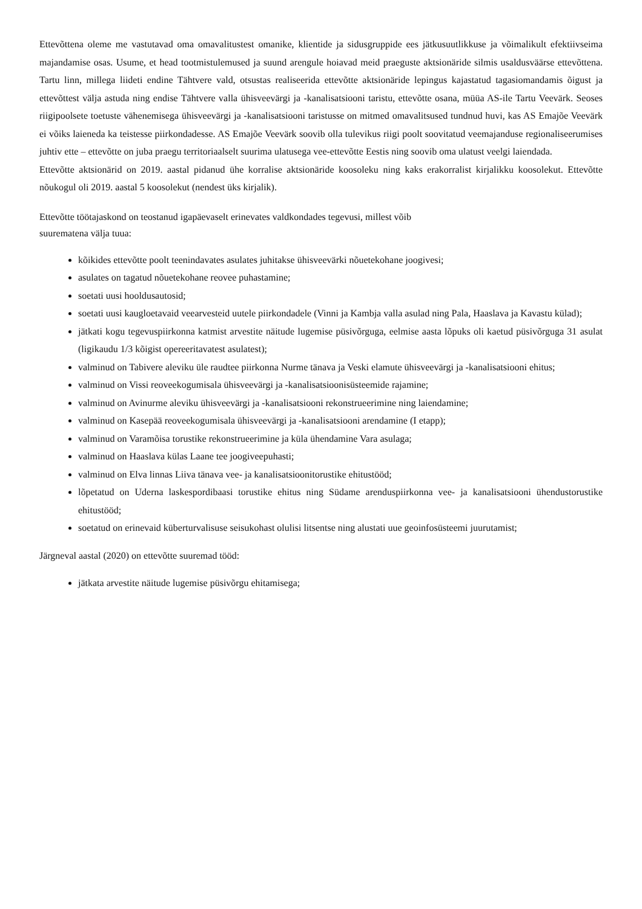Ettevõttena oleme me vastutavad oma omavalitustest omanike, klientide ja sidusgruppide ees jätkusuutlikkuse ja võimalikult efektiivseima majandamise osas. Usume, et head tootmistulemused ja suund arengule hoiavad meid praeguste aktsionäride silmis usaldusväärse ettevõttena. Tartu linn, millega liideti endine Tähtvere vald, otsustas realiseerida ettevõtte aktsionäride lepingus kajastatud tagasiomandamis õigust ja ettevõttest välja astuda ning endise Tähtvere valla ühisveevärgi ja -kanalisatsiooni taristu, ettevõtte osana, müüa AS-ile Tartu Veevärk. Seoses riigipoolsete toetuste vähenemisega ühisveevärgi ja -kanalisatsiooni taristusse on mitmed omavalitsused tundnud huvi, kas AS Emajõe Veevärk ei võiks laieneda ka teistesse piirkondadesse. AS Emajõe Veevärk soovib olla tulevikus riigi poolt soovitatud veemajanduse regionaliseerumises juhtiv ette – ettevõtte on juba praegu territoriaalselt suurima ulatusega vee-ettevõtte Eestis ning soovib oma ulatust veelgi laiendada.
Ettevõtte aktsionärid on 2019. aastal pidanud ühe korralise aktsionäride koosoleku ning kaks erakorralist kirjalikku koosolekut. Ettevõtte nõukogul oli 2019. aastal 5 koosolekut (nendest üks kirjalik).
Ettevõtte töötajaskond on teostanud igapäevaselt erinevates valdkondades tegevusi, millest võib
suurematena välja tuua:
kõikides ettevõtte poolt teenindavates asulates juhitakse ühisveevärki nõuetekohane joogivesi;
asulates on tagatud nõuetekohane reovee puhastamine;
soetati uusi hooldusautosid;
soetati uusi kaugloetavaid veearvesteid uutele piirkondadele (Vinni ja Kambja valla asulad ning Pala, Haaslava ja Kavastu külad);
jätkati kogu tegevuspiirkonna katmist arvestite näitude lugemise püsivõrguga, eelmise aasta lõpuks oli kaetud püsivõrguga 31 asulat (ligikaudu 1/3 kõigist opereeritavatest asulatest);
valminud on Tabivere aleviku üle raudtee piirkonna Nurme tänava ja Veski elamute ühisveevärgi ja -kanalisatsiooni ehitus;
valminud on Vissi reoveekogumisala ühisveevärgi ja -kanalisatsioonisüsteemide rajamine;
valminud on Avinurme aleviku ühisveevärgi ja -kanalisatsiooni rekonstrueerimine ning laiendamine;
valminud on Kasepää reoveekogumisala ühisveevärgi ja -kanalisatsiooni arendamine (I etapp);
valminud on Varamõisa torustike rekonstrueerimine ja küla ühendamine Vara asulaga;
valminud on Haaslava külas Laane tee joogiveepuhasti;
valminud on Elva linnas Liiva tänava vee- ja kanalisatsioonitorustike ehitustööd;
lõpetatud on Uderna laskespordibaasi torustike ehitus ning Südame arenduspiirkonna vee- ja kanalisatsiooni ühendustorustike ehitustööd;
soetatud on erinevaid küberturvalisuse seisukohast olulisi litsentse ning alustati uue geoinfosüsteemi juurutamist;
Järgneval aastal (2020) on ettevõtte suuremad tööd:
jätkata arvestite näitude lugemise püsivõrgu ehitamisega;